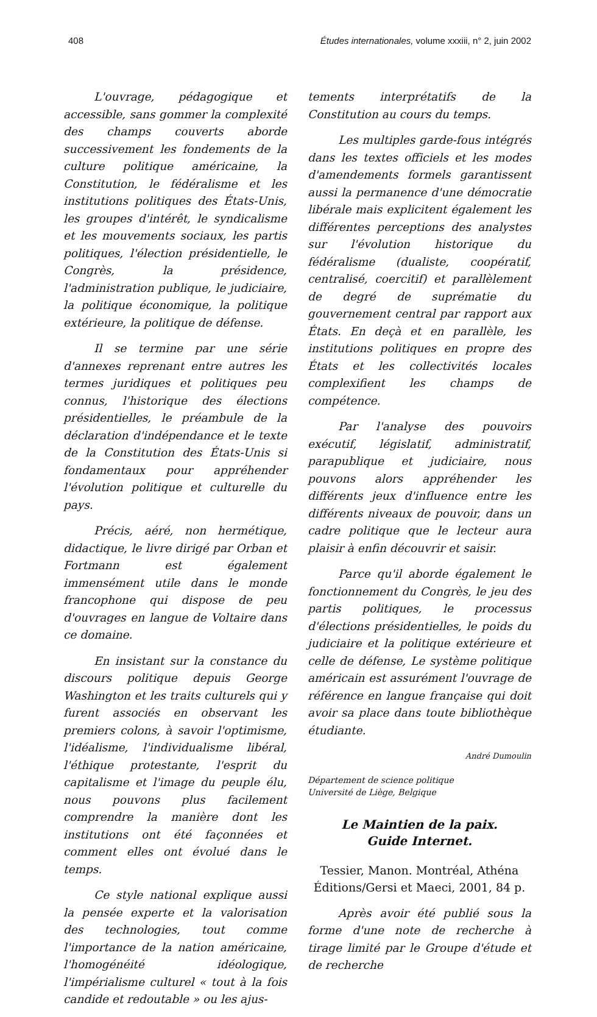408 Études internationales, volume xxxiii, n° 2, juin 2002
L'ouvrage, pédagogique et accessible, sans gommer la complexité des champs couverts aborde successivement les fondements de la culture politique américaine, la Constitution, le fédéralisme et les institutions politiques des États-Unis, les groupes d'intérêt, le syndicalisme et les mouvements sociaux, les partis politiques, l'élection présidentielle, le Congrès, la présidence, l'administration publique, le judiciaire, la politique économique, la politique extérieure, la politique de défense.
Il se termine par une série d'annexes reprenant entre autres les termes juridiques et politiques peu connus, l'historique des élections présidentielles, le préambule de la déclaration d'indépendance et le texte de la Constitution des États-Unis si fondamentaux pour appréhender l'évolution politique et culturelle du pays.
Précis, aéré, non hermétique, didactique, le livre dirigé par Orban et Fortmann est également immensément utile dans le monde francophone qui dispose de peu d'ouvrages en langue de Voltaire dans ce domaine.
En insistant sur la constance du discours politique depuis George Washington et les traits culturels qui y furent associés en observant les premiers colons, à savoir l'optimisme, l'idéalisme, l'individualisme libéral, l'éthique protestante, l'esprit du capitalisme et l'image du peuple élu, nous pouvons plus facilement comprendre la manière dont les institutions ont été façonnées et comment elles ont évolué dans le temps.
Ce style national explique aussi la pensée experte et la valorisation des technologies, tout comme l'importance de la nation américaine, l'homogénéité idéologique, l'impérialisme culturel « tout à la fois candide et redoutable » ou les ajus-
tements interprétatifs de la Constitution au cours du temps.
Les multiples garde-fous intégrés dans les textes officiels et les modes d'amendements formels garantissent aussi la permanence d'une démocratie libérale mais explicitent également les différentes perceptions des analystes sur l'évolution historique du fédéralisme (dualiste, coopératif, centralisé, coercitif) et parallèlement de degré de suprématie du gouvernement central par rapport aux États. En deçà et en parallèle, les institutions politiques en propre des États et les collectivités locales complexifient les champs de compétence.
Par l'analyse des pouvoirs exécutif, législatif, administratif, parapublique et judiciaire, nous pouvons alors appréhender les différents jeux d'influence entre les différents niveaux de pouvoir, dans un cadre politique que le lecteur aura plaisir à enfin découvrir et saisir.
Parce qu'il aborde également le fonctionnement du Congrès, le jeu des partis politiques, le processus d'élections présidentielles, le poids du judiciaire et la politique extérieure et celle de défense, Le système politique américain est assurément l'ouvrage de référence en langue française qui doit avoir sa place dans toute bibliothèque étudiante.
André Dumoulin
Département de science politique
Université de Liège, Belgique
Le Maintien de la paix.
Guide Internet.
Tessier, Manon. Montréal, Athéna Éditions/Gersi et Maeci, 2001, 84 p.
Après avoir été publié sous la forme d'une note de recherche à tirage limité par le Groupe d'étude et de recherche